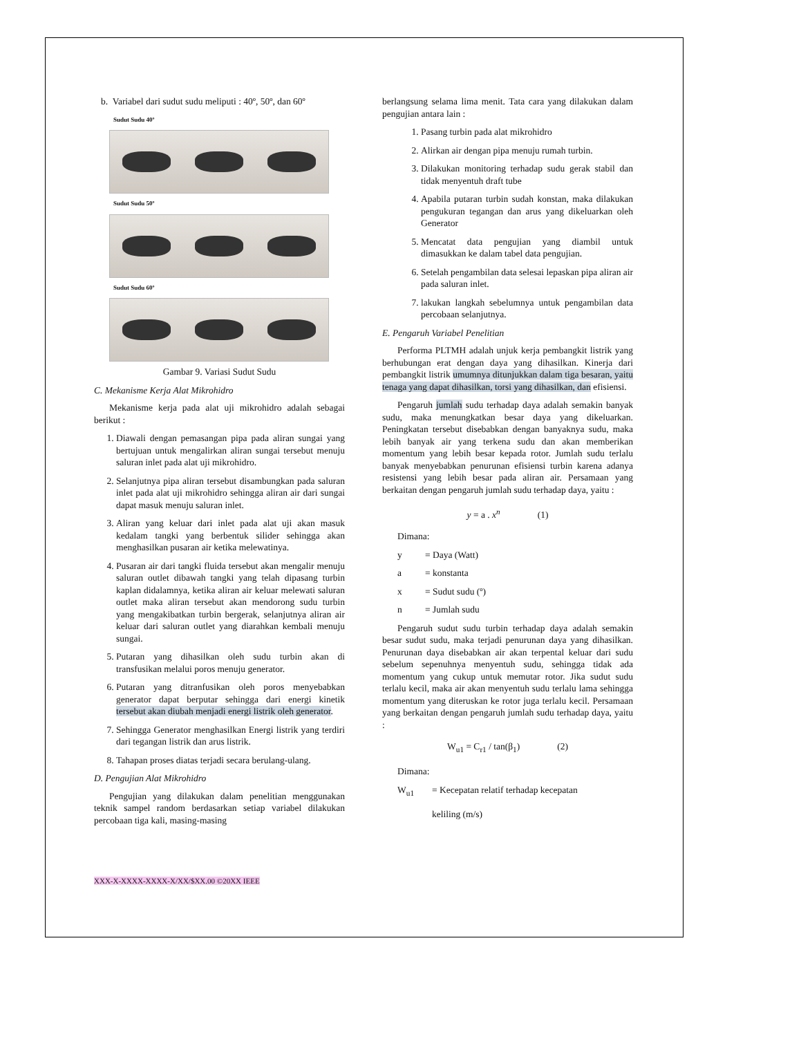b. Variabel dari sudut sudu meliputi : 40º, 50º, dan 60º
Sudut Sudu 40º
Sudut Sudu 50º
Sudut Sudu 60º
Gambar 9. Variasi Sudut Sudu
C. Mekanisme Kerja Alat Mikrohidro
Mekanisme kerja pada alat uji mikrohidro adalah sebagai berikut :
1. Diawali dengan pemasangan pipa pada aliran sungai yang bertujuan untuk mengalirkan aliran sungai tersebut menuju saluran inlet pada alat uji mikrohidro.
2. Selanjutnya pipa aliran tersebut disambungkan pada saluran inlet pada alat uji mikrohidro sehingga aliran air dari sungai dapat masuk menuju saluran inlet.
3. Aliran yang keluar dari inlet pada alat uji akan masuk kedalam tangki yang berbentuk silider sehingga akan menghasilkan pusaran air ketika melewatinya.
4. Pusaran air dari tangki fluida tersebut akan mengalir menuju saluran outlet dibawah tangki yang telah dipasang turbin kaplan didalamnya, ketika aliran air keluar melewati saluran outlet maka aliran tersebut akan mendorong sudu turbin yang mengakibatkan turbin bergerak, selanjutnya aliran air keluar dari saluran outlet yang diarahkan kembali menuju sungai.
5. Putaran yang dihasilkan oleh sudu turbin akan di transfusikan melalui poros menuju generator.
6. Putaran yang ditranfusikan oleh poros menyebabkan generator dapat berputar sehingga dari energi kinetik tersebut akan diubah menjadi energi listrik oleh generator.
7. Sehingga Generator menghasilkan Energi listrik yang terdiri dari tegangan listrik dan arus listrik.
8. Tahapan proses diatas terjadi secara berulang-ulang.
D. Pengujian Alat Mikrohidro
Pengujian yang dilakukan dalam penelitian menggunakan teknik sampel random berdasarkan setiap variabel dilakukan percobaan tiga kali, masing-masing
berlangsung selama lima menit. Tata cara yang dilakukan dalam pengujian antara lain :
1. Pasang turbin pada alat mikrohidro
2. Alirkan air dengan pipa menuju rumah turbin.
3. Dilakukan monitoring terhadap sudu gerak stabil dan tidak menyentuh draft tube
4. Apabila putaran turbin sudah konstan, maka dilakukan pengukuran tegangan dan arus yang dikeluarkan oleh Generator
5. Mencatat data pengujian yang diambil untuk dimasukkan ke dalam tabel data pengujian.
6. Setelah pengambilan data selesai lepaskan pipa aliran air pada saluran inlet.
7. lakukan langkah sebelumnya untuk pengambilan data percobaan selanjutnya.
E. Pengaruh Variabel Penelitian
Performa PLTMH adalah unjuk kerja pembangkit listrik yang berhubungan erat dengan daya yang dihasilkan. Kinerja dari pembangkit listrik umumnya ditunjukkan dalam tiga besaran, yaitu tenaga yang dapat dihasilkan, torsi yang dihasilkan, dan efisiensi.
Pengaruh jumlah sudu terhadap daya adalah semakin banyak sudu, maka menungkatkan besar daya yang dikeluarkan. Peningkatan tersebut disebabkan dengan banyaknya sudu, maka lebih banyak air yang terkena sudu dan akan memberikan momentum yang lebih besar kepada rotor. Jumlah sudu terlalu banyak menyebabkan penurunan efisiensi turbin karena adanya resistensi yang lebih besar pada aliran air. Persamaan yang berkaitan dengan pengaruh jumlah sudu terhadap daya, yaitu :
y = a . x<sup>n</sup> (1)
Dimana:
y = Daya (Watt)
a = konstanta
x = Sudut sudu (º)
n = Jumlah sudu
Pengaruh sudut sudu turbin terhadap daya adalah semakin besar sudut sudu, maka terjadi penurunan daya yang dihasilkan. Penurunan daya disebabkan air akan terpental keluar dari sudu sebelum sepenuhnya menyentuh sudu, sehingga tidak ada momentum yang cukup untuk memutar rotor. Jika sudut sudu terlalu kecil, maka air akan menyentuh sudu terlalu lama sehingga momentum yang diteruskan ke rotor juga terlalu kecil. Persamaan yang berkaitan dengan pengaruh jumlah sudu terhadap daya, yaitu :
W<sub>u1</sub> = C<sub>r1</sub> / tan(β<sub>1</sub>) (2)
Dimana:
W<sub>u1</sub> = Kecepatan relatif terhadap kecepatan
keliling (m/s)
XXX-X-XXXX-XXXX-X/XX/$XX.00 ©20XX IEEE